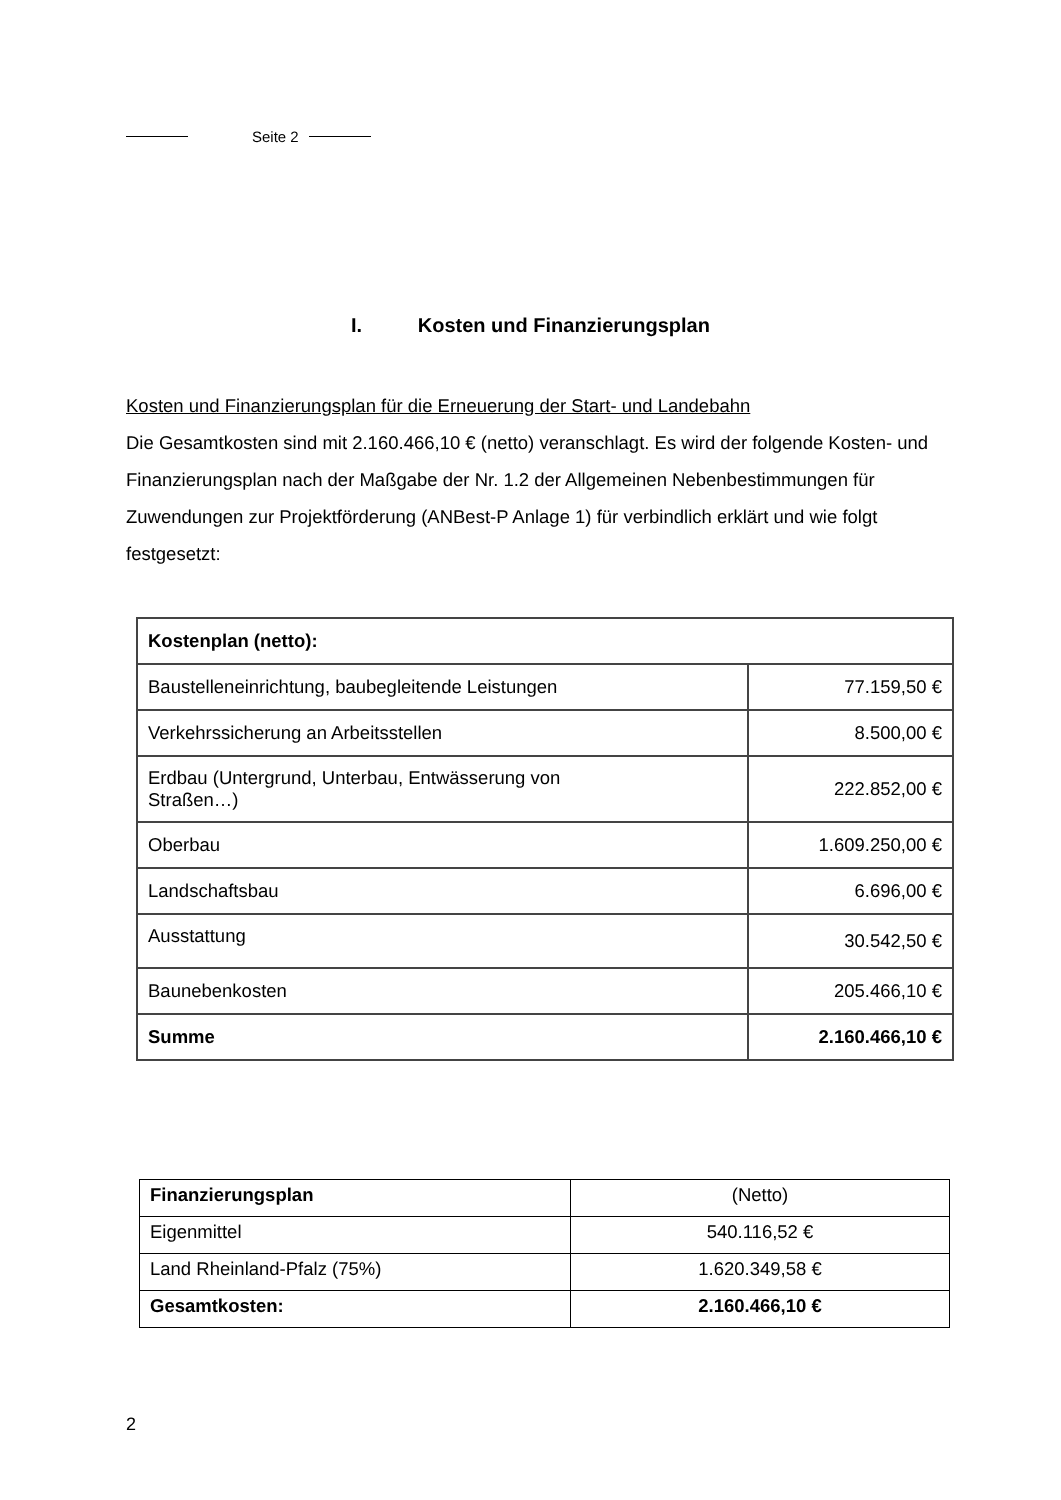Seite 2
I. Kosten und Finanzierungsplan
Kosten und Finanzierungsplan für die Erneuerung der Start- und Landebahn
Die Gesamtkosten sind mit 2.160.466,10 € (netto) veranschlagt. Es wird der folgende Kosten- und Finanzierungsplan nach der Maßgabe der Nr. 1.2 der Allgemeinen Nebenbestimmungen für Zuwendungen zur Projektförderung (ANBest-P Anlage 1) für verbindlich erklärt und wie folgt festgesetzt:
| Kostenplan (netto): | |
| Baustelleneinrichtung, baubegleitende Leistungen | 77.159,50 € |
| Verkehrssicherung an Arbeitsstellen | 8.500,00 € |
| Erdbau (Untergrund, Unterbau, Entwässerung von Straßen…) | 222.852,00 € |
| Oberbau | 1.609.250,00 € |
| Landschaftsbau | 6.696,00 € |
| Ausstattung | 30.542,50 € |
| Baunebenkosten | 205.466,10 € |
| Summe | 2.160.466,10 € |
| Finanzierungsplan | (Netto) |
| Eigenmittel | 540.116,52 € |
| Land Rheinland-Pfalz (75%) | 1.620.349,58 € |
| Gesamtkosten: | 2.160.466,10 € |
2